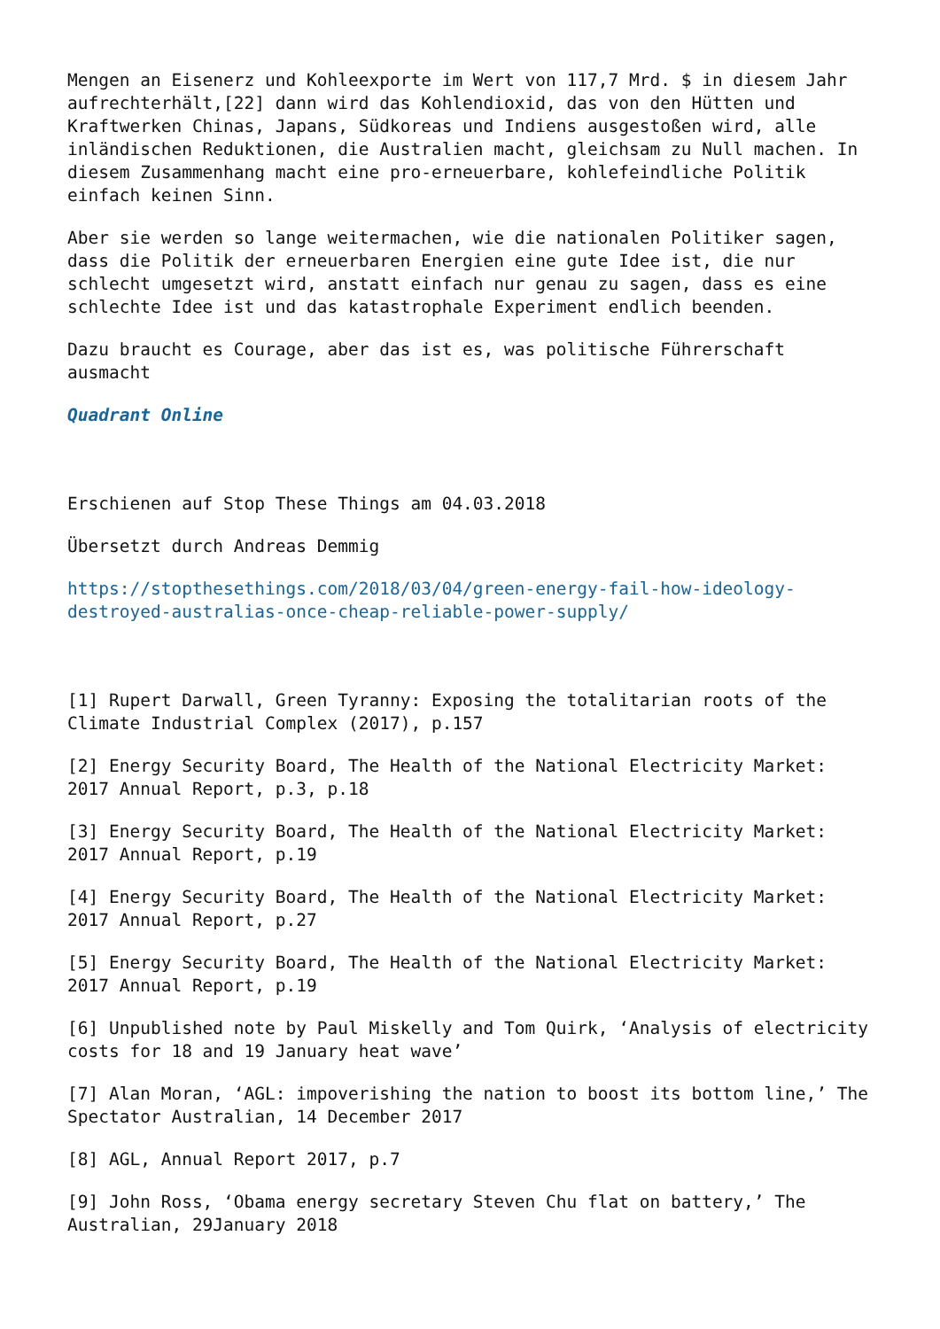Mengen an Eisenerz und Kohleexporte im Wert von 117,7 Mrd. $ in diesem Jahr aufrechterhält,[22] dann wird das Kohlendioxid, das von den Hütten und Kraftwerken Chinas, Japans, Südkoreas und Indiens ausgestoßen wird, alle inländischen Reduktionen, die Australien macht, gleichsam zu Null machen. In diesem Zusammenhang macht eine pro-erneuerbare, kohlefeindliche Politik einfach keinen Sinn.
Aber sie werden so lange weitermachen, wie die nationalen Politiker sagen, dass die Politik der erneuerbaren Energien eine gute Idee ist, die nur schlecht umgesetzt wird, anstatt einfach nur genau zu sagen, dass es eine schlechte Idee ist und das katastrophale Experiment endlich beenden.
Dazu braucht es Courage, aber das ist es, was politische Führerschaft ausmacht
Quadrant Online
Erschienen auf Stop These Things am 04.03.2018
Übersetzt durch Andreas Demmig
https://stopthesethings.com/2018/03/04/green-energy-fail-how-ideology-destroyed-australias-once-cheap-reliable-power-supply/
[1] Rupert Darwall, Green Tyranny: Exposing the totalitarian roots of the Climate Industrial Complex (2017), p.157
[2] Energy Security Board, The Health of the National Electricity Market: 2017 Annual Report, p.3, p.18
[3] Energy Security Board, The Health of the National Electricity Market: 2017 Annual Report, p.19
[4] Energy Security Board, The Health of the National Electricity Market: 2017 Annual Report, p.27
[5] Energy Security Board, The Health of the National Electricity Market: 2017 Annual Report, p.19
[6] Unpublished note by Paul Miskelly and Tom Quirk, ‘Analysis of electricity costs for 18 and 19 January heat wave’
[7] Alan Moran, ‘AGL: impoverishing the nation to boost its bottom line,’ The Spectator Australian, 14 December 2017
[8] AGL, Annual Report 2017, p.7
[9] John Ross, ‘Obama energy secretary Steven Chu flat on battery,’ The Australian, 29January 2018